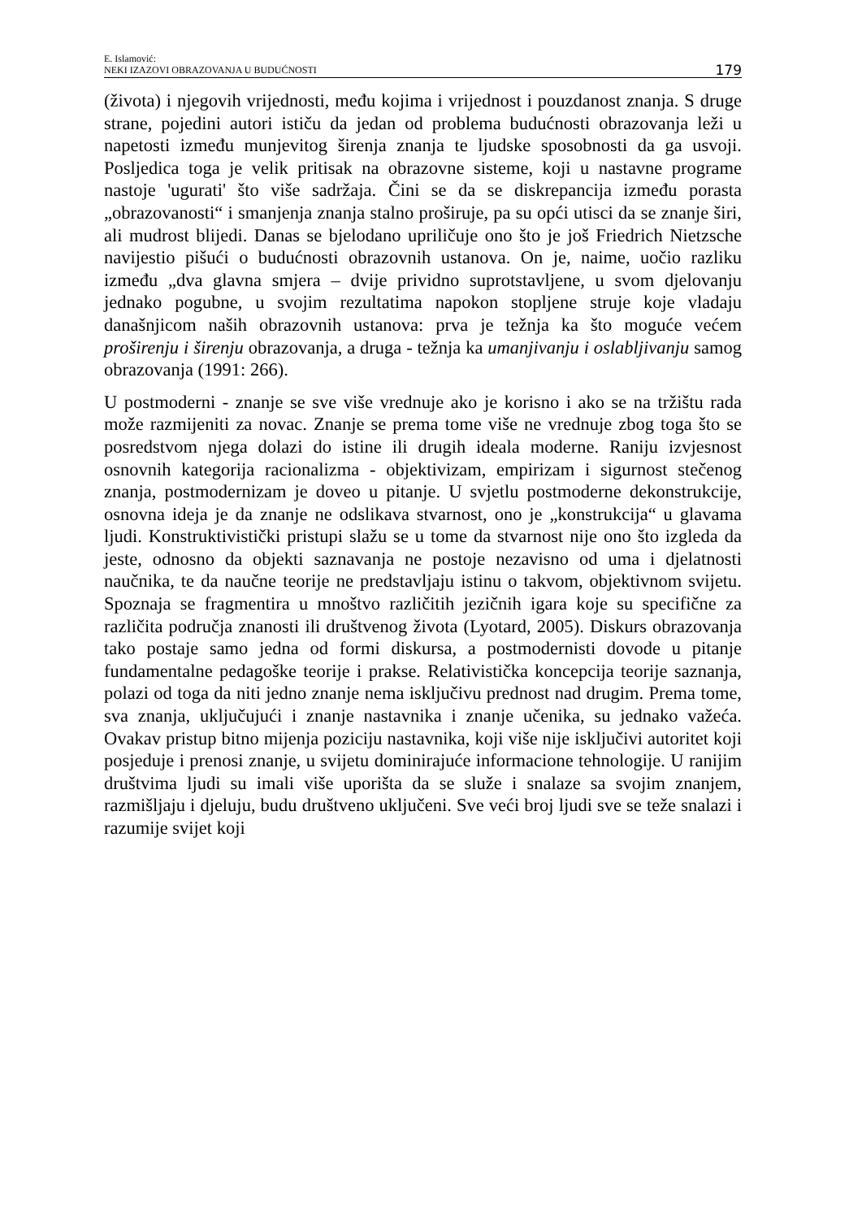E. Islamović:
NEKI IZAZOVI OBRAZOVANJA U BUDUĆNOSTI
179
(života) i njegovih vrijednosti, među kojima i vrijednost i pouzdanost znanja. S druge strane, pojedini autori ističu da jedan od problema budućnosti obrazovanja leži u napetosti između munjevitog širenja znanja te ljudske sposobnosti da ga usvoji. Posljedica toga je velik pritisak na obrazovne sisteme, koji u nastavne programe nastoje 'ugurati' što više sadržaja. Čini se da se diskrepancija između porasta „obrazovanosti“ i smanjenja znanja stalno proširuje, pa su opći utisci da se znanje širi, ali mudrost blijedi. Danas se bjelodano upriličuje ono što je još Friedrich Nietzsche navijestio pišući o budućnosti obrazovnih ustanova. On je, naime, uočio razliku između „dva glavna smjera – dvije prividno suprotstavljene, u svom djelovanju jednako pogubne, u svojim rezultatima napokon stopljene struje koje vladaju današnjicom naših obrazovnih ustanova: prva je težnja ka što moguće većem proširenju i širenju obrazovanja, a druga - težnja ka umanjivanju i oslabljivanju samog obrazovanja (1991: 266).
U postmoderni - znanje se sve više vrednuje ako je korisno i ako se na tržištu rada može razmijeniti za novac. Znanje se prema tome više ne vrednuje zbog toga što se posredstvom njega dolazi do istine ili drugih ideala moderne. Raniju izvjesnost osnovnih kategorija racionalizma - objektivizam, empirizam i sigurnost stečenog znanja, postmodernizam je doveo u pitanje. U svjetlu postmoderne dekonstrukcije, osnovna ideja je da znanje ne odslikava stvarnost, ono je „konstrukcija“ u glavama ljudi. Konstruktivistički pristupi slažu se u tome da stvarnost nije ono što izgleda da jeste, odnosno da objekti saznavanja ne postoje nezavisno od uma i djelatnosti naučnika, te da naučne teorije ne predstavljaju istinu o takvom, objektivnom svijetu. Spoznaja se fragmentira u mnoštvo različitih jezičnih igara koje su specifične za različita područja znanosti ili društvenog života (Lyotard, 2005). Diskurs obrazovanja tako postaje samo jedna od formi diskursa, a postmodernisti dovode u pitanje fundamentalne pedagoške teorije i prakse. Relativistička koncepcija teorije saznanja, polazi od toga da niti jedno znanje nema isključivu prednost nad drugim. Prema tome, sva znanja, uključujući i znanje nastavnika i znanje učenika, su jednako važeća. Ovakav pristup bitno mijenja poziciju nastavnika, koji više nije isključivi autoritet koji posjeduje i prenosi znanje, u svijetu dominirajuće informacione tehnologije. U ranijim društvima ljudi su imali više uporišta da se služe i snalaze sa svojim znanjem, razmišljaju i djeluju, budu društveno uključeni. Sve veći broj ljudi sve se teže snalazi i razumije svijet koji